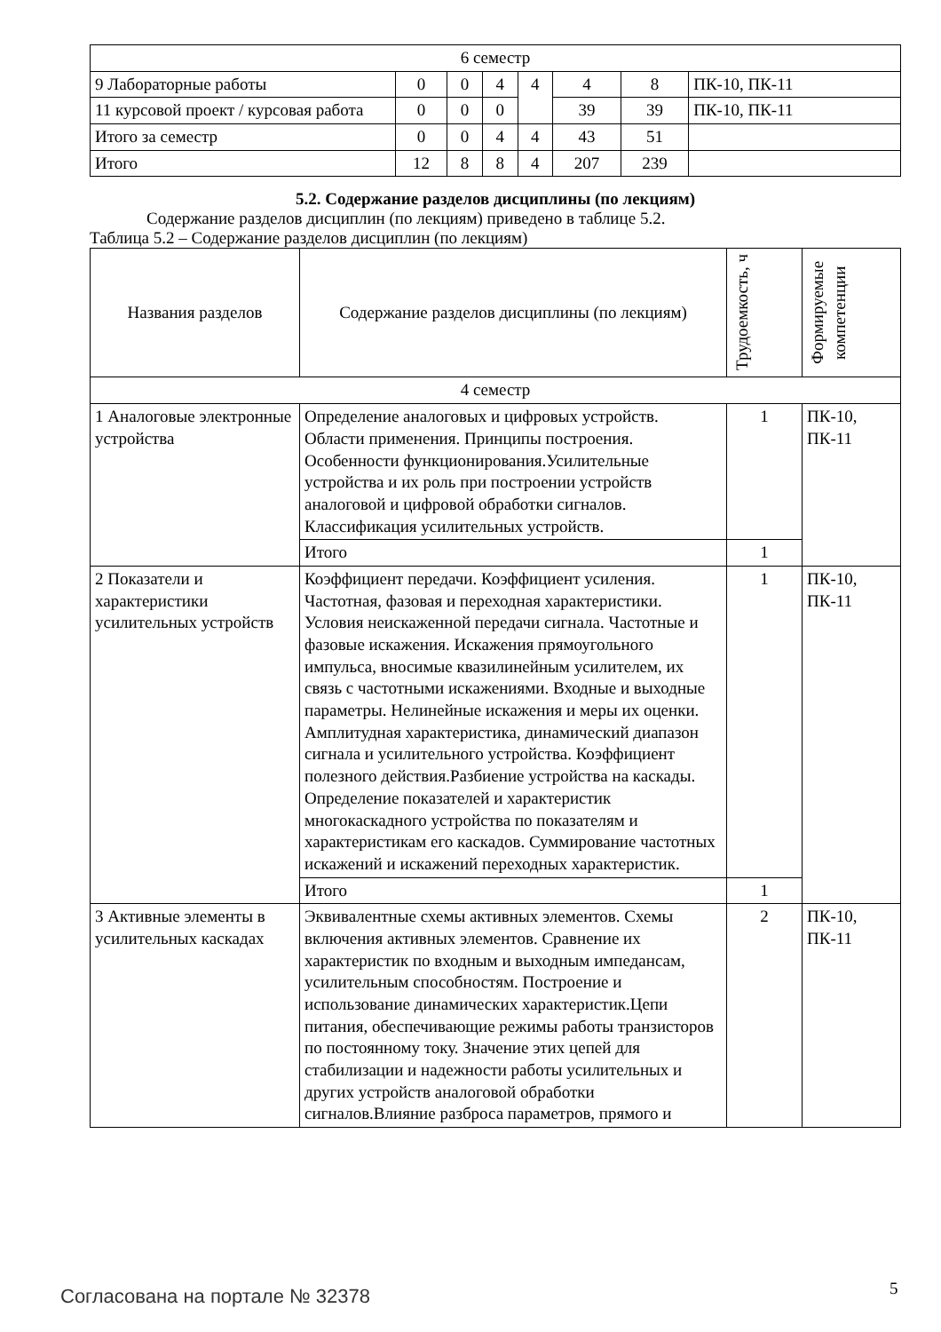| 6 семестр | | | | | | | |
| 9 Лабораторные работы | 0 | 0 | 4 | 4 | 4 | 8 | ПК-10, ПК-11 |
| 11 курсовой проект / курсовая работа | 0 | 0 | 0 | | 39 | 39 | ПК-10, ПК-11 |
| Итого за семестр | 0 | 0 | 4 | 4 | 43 | 51 | |
| Итого | 12 | 8 | 8 | 4 | 207 | 239 | |
5.2. Содержание разделов дисциплины (по лекциям)
Содержание разделов дисциплин (по лекциям) приведено в таблице 5.2.
Таблица 5.2 – Содержание разделов дисциплин (по лекциям)
| Названия разделов | Содержание разделов дисциплины (по лекциям) | Трудоемкость, ч | Формируемые компетенции |
| --- | --- | --- | --- |
| 4 семестр | | | |
| 1 Аналоговые электронные устройства | Определение аналоговых и цифровых устройств. Области применения. Принципы построения. Особенности функционирования.Усилительные устройства и их роль при построении устройств аналоговой и цифровой обработки сигналов. Классификация усилительных устройств. | 1 | ПК-10, ПК-11 |
| | Итого | 1 | |
| 2 Показатели и характеристики усилительных устройств | Коэффициент передачи. Коэффициент усиления. Частотная, фазовая и переходная характеристики. Условия неискаженной передачи сигнала. Частотные и фазовые искажения. Искажения прямоугольного импульса, вносимые квазилинейным усилителем, их связь с частотными искажениями. Входные и выходные параметры. Нелинейные искажения и меры их оценки. Амплитудная характеристика, динамический диапазон сигнала и усилительного устройства. Коэффициент полезного действия.Разбиение устройства на каскады. Определение показателей и характеристик многокаскадного устройства по показателям и характеристикам его каскадов. Суммирование частотных искажений и искажений переходных характеристик. | 1 | ПК-10, ПК-11 |
| | Итого | 1 | |
| 3 Активные элементы в усилительных каскадах | Эквивалентные схемы активных элементов. Схемы включения активных элементов. Сравнение их характеристик по входным и выходным импедансам, усилительным способностям. Построение и использование динамических характеристик.Цепи питания, обеспечивающие режимы работы транзисторов по постоянному току. Значение этих цепей для стабилизации и надежности работы усилительных и других устройств аналоговой обработки сигналов.Влияние разброса параметров, прямого и | 2 | ПК-10, ПК-11 |
Согласована на портале № 32378 5